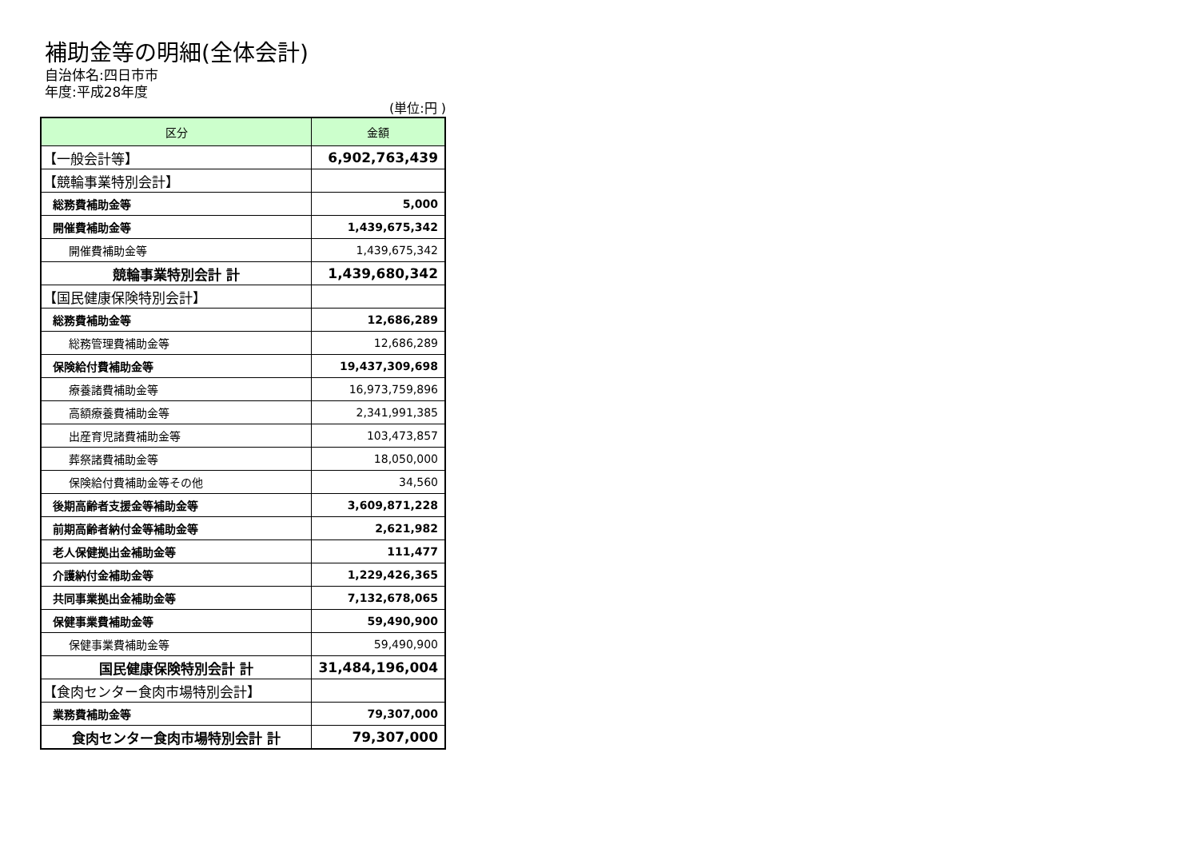補助金等の明細(全体会計)
自治体名:四日市市
年度:平成28年度
(単位:円 )
| 区分 | 金額 |
| --- | --- |
| 【一般会計等】 | 6,902,763,439 |
| 【競輪事業特別会計】 | |
| 総務費補助金等 | 5,000 |
| 開催費補助金等 | 1,439,675,342 |
| 開催費補助金等 | 1,439,675,342 |
| 競輪事業特別会計 計 | 1,439,680,342 |
| 【国民健康保険特別会計】 | |
| 総務費補助金等 | 12,686,289 |
| 総務管理費補助金等 | 12,686,289 |
| 保険給付費補助金等 | 19,437,309,698 |
| 療養諸費補助金等 | 16,973,759,896 |
| 高額療養費補助金等 | 2,341,991,385 |
| 出産育児諸費補助金等 | 103,473,857 |
| 葬祭諸費補助金等 | 18,050,000 |
| 保険給付費補助金等その他 | 34,560 |
| 後期高齢者支援金等補助金等 | 3,609,871,228 |
| 前期高齢者納付金等補助金等 | 2,621,982 |
| 老人保健拠出金補助金等 | 111,477 |
| 介護納付金補助金等 | 1,229,426,365 |
| 共同事業拠出金補助金等 | 7,132,678,065 |
| 保健事業費補助金等 | 59,490,900 |
| 保健事業費補助金等 | 59,490,900 |
| 国民健康保険特別会計 計 | 31,484,196,004 |
| 【食肉センター食肉市場特別会計】 | |
| 業務費補助金等 | 79,307,000 |
| 食肉センター食肉市場特別会計 計 | 79,307,000 |